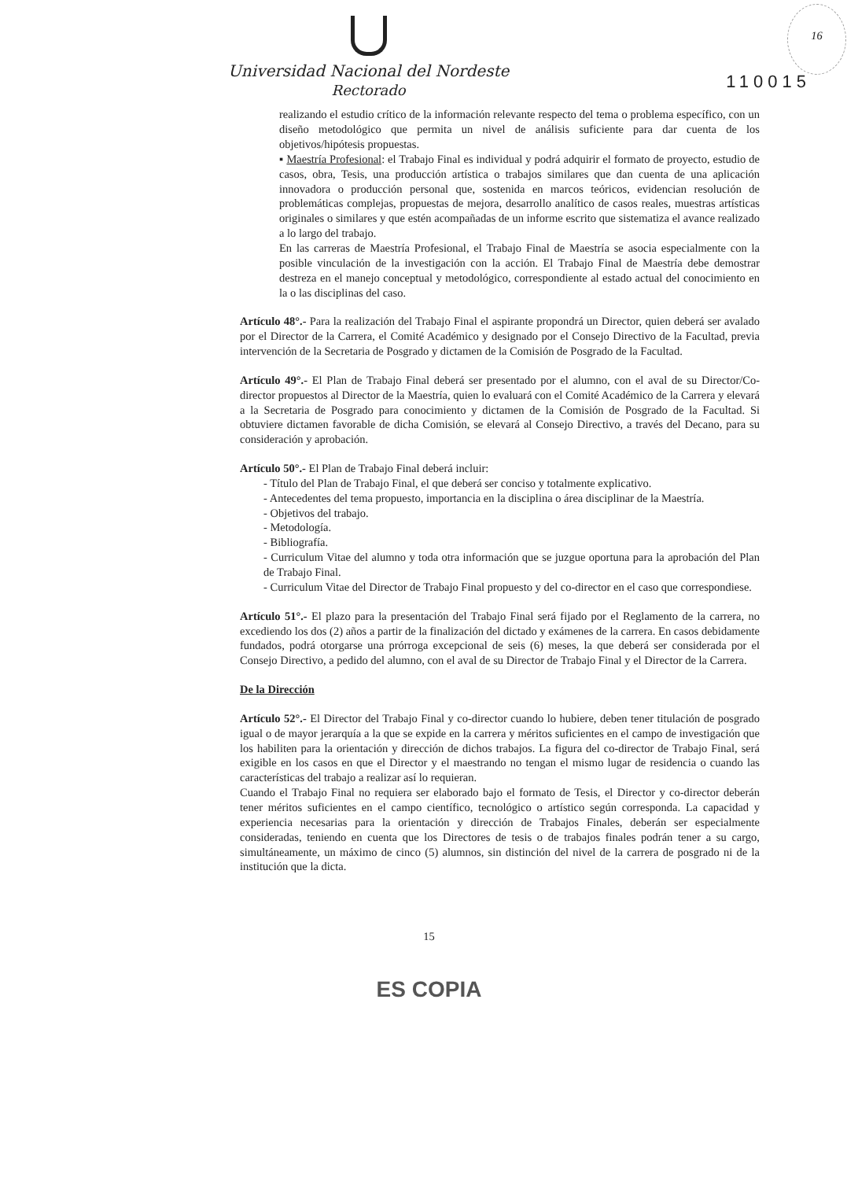16
Universidad Nacional del Nordeste
Rectorado
110015
realizando el estudio crítico de la información relevante respecto del tema o problema específico, con un diseño metodológico que permita un nivel de análisis suficiente para dar cuenta de los objetivos/hipótesis propuestas.
▪ Maestría Profesional: el Trabajo Final es individual y podrá adquirir el formato de proyecto, estudio de casos, obra, Tesis, una producción artística o trabajos similares que dan cuenta de una aplicación innovadora o producción personal que, sostenida en marcos teóricos, evidencian resolución de problemáticas complejas, propuestas de mejora, desarrollo analítico de casos reales, muestras artísticas originales o similares y que estén acompañadas de un informe escrito que sistematiza el avance realizado a lo largo del trabajo.
En las carreras de Maestría Profesional, el Trabajo Final de Maestría se asocia especialmente con la posible vinculación de la investigación con la acción. El Trabajo Final de Maestría debe demostrar destreza en el manejo conceptual y metodológico, correspondiente al estado actual del conocimiento en la o las disciplinas del caso.
Artículo 48°.- Para la realización del Trabajo Final el aspirante propondrá un Director, quien deberá ser avalado por el Director de la Carrera, el Comité Académico y designado por el Consejo Directivo de la Facultad, previa intervención de la Secretaria de Posgrado y dictamen de la Comisión de Posgrado de la Facultad.
Artículo 49°.- El Plan de Trabajo Final deberá ser presentado por el alumno, con el aval de su Director/Co-director propuestos al Director de la Maestría, quien lo evaluará con el Comité Académico de la Carrera y elevará a la Secretaria de Posgrado para conocimiento y dictamen de la Comisión de Posgrado de la Facultad. Si obtuviere dictamen favorable de dicha Comisión, se elevará al Consejo Directivo, a través del Decano, para su consideración y aprobación.
Artículo 50°.- El Plan de Trabajo Final deberá incluir:
- Título del Plan de Trabajo Final, el que deberá ser conciso y totalmente explicativo.
- Antecedentes del tema propuesto, importancia en la disciplina o área disciplinar de la Maestría.
- Objetivos del trabajo.
- Metodología.
- Bibliografía.
- Curriculum Vitae del alumno y toda otra información que se juzgue oportuna para la aprobación del Plan de Trabajo Final.
- Curriculum Vitae del Director de Trabajo Final propuesto y del co-director en el caso que correspondiese.
Artículo 51°.- El plazo para la presentación del Trabajo Final será fijado por el Reglamento de la carrera, no excediendo los dos (2) años a partir de la finalización del dictado y exámenes de la carrera. En casos debidamente fundados, podrá otorgarse una prórroga excepcional de seis (6) meses, la que deberá ser considerada por el Consejo Directivo, a pedido del alumno, con el aval de su Director de Trabajo Final y el Director de la Carrera.
De la Dirección
Artículo 52°.- El Director del Trabajo Final y co-director cuando lo hubiere, deben tener titulación de posgrado igual o de mayor jerarquía a la que se expide en la carrera y méritos suficientes en el campo de investigación que los habiliten para la orientación y dirección de dichos trabajos. La figura del co-director de Trabajo Final, será exigible en los casos en que el Director y el maestrando no tengan el mismo lugar de residencia o cuando las características del trabajo a realizar así lo requieran.
Cuando el Trabajo Final no requiera ser elaborado bajo el formato de Tesis, el Director y co-director deberán tener méritos suficientes en el campo científico, tecnológico o artístico según corresponda. La capacidad y experiencia necesarias para la orientación y dirección de Trabajos Finales, deberán ser especialmente consideradas, teniendo en cuenta que los Directores de tesis o de trabajos finales podrán tener a su cargo, simultáneamente, un máximo de cinco (5) alumnos, sin distinción del nivel de la carrera de posgrado ni de la institución que la dicta.
15
ES COPIA